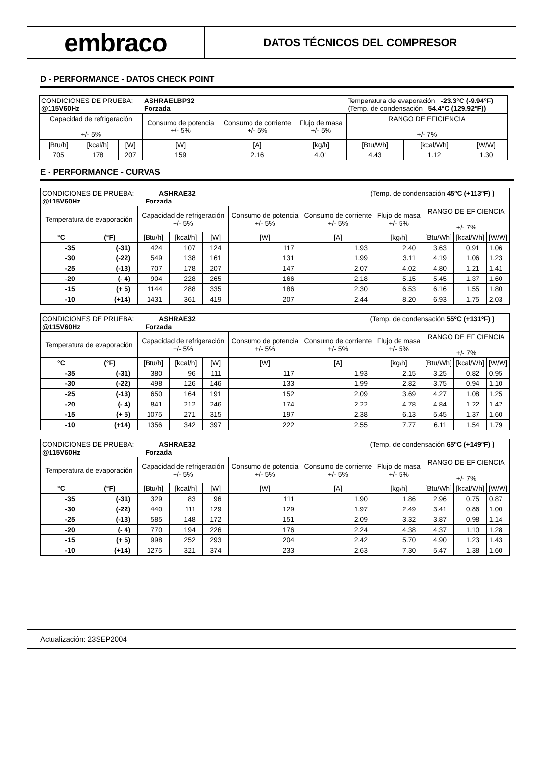embraco
DATOS TÉCNICOS DEL COMPRESOR
D - PERFORMANCE - DATOS CHECK POINT
| CONDICIONES DE PRUEBA: @115V60Hz | | | ASHRAELBP32 Forzada | | | Temperatura de evaporación -23.3°C (-9.94°F) (Temp. de condensación 54.4°C (129.92°F)) | | |
| Capacidad de refrigeración +/- 5% | | | Consumo de potencia +/- 5% | Consumo de corriente +/- 5% | Flujo de masa +/- 5% | RANGO DE EFICIENCIA +/- 7% | | |
| [Btu/h] | [kcal/h] | [W] | [W] | [A] | [kg/h] | [Btu/Wh] | [kcal/Wh] | [W/W] |
| 705 | 178 | 207 | 159 | 2.16 | 4.01 | 4.43 | 1.12 | 1.30 |
E - PERFORMANCE - CURVAS
| CONDICIONES DE PRUEBA: ASHRAE32 @115V60Hz Forzada | | | | (Temp. de condensación 45ºC (+113ºF) ) | | | | | | |
| Temperatura de evaporación | | Capacidad de refrigeración +/- 5% | | | Consumo de potencia +/- 5% | Consumo de corriente +/- 5% | Flujo de masa +/- 5% | RANGO DE EFICIENCIA +/- 7% | | |
| °C | (°F) | [Btu/h] | [kcal/h] | [W] | [W] | [A] | [kg/h] | [Btu/Wh] | [kcal/Wh] | [W/W] |
| -35 | (-31) | 424 | 107 | 124 | 117 | 1.93 | 2.40 | 3.63 | 0.91 | 1.06 |
| -30 | (-22) | 549 | 138 | 161 | 131 | 1.99 | 3.11 | 4.19 | 1.06 | 1.23 |
| -25 | (-13) | 707 | 178 | 207 | 147 | 2.07 | 4.02 | 4.80 | 1.21 | 1.41 |
| -20 | (- 4) | 904 | 228 | 265 | 166 | 2.18 | 5.15 | 5.45 | 1.37 | 1.60 |
| -15 | (+ 5) | 1144 | 288 | 335 | 186 | 2.30 | 6.53 | 6.16 | 1.55 | 1.80 |
| -10 | (+14) | 1431 | 361 | 419 | 207 | 2.44 | 8.20 | 6.93 | 1.75 | 2.03 |
| CONDICIONES DE PRUEBA: ASHRAE32 @115V60Hz Forzada | | | | (Temp. de condensación 55ºC (+131ºF) ) | | | | | | |
| Temperatura de evaporación | | Capacidad de refrigeración +/- 5% | | | Consumo de potencia +/- 5% | Consumo de corriente +/- 5% | Flujo de masa +/- 5% | RANGO DE EFICIENCIA +/- 7% | | |
| °C | (°F) | [Btu/h] | [kcal/h] | [W] | [W] | [A] | [kg/h] | [Btu/Wh] | [kcal/Wh] | [W/W] |
| -35 | (-31) | 380 | 96 | 111 | 117 | 1.93 | 2.15 | 3.25 | 0.82 | 0.95 |
| -30 | (-22) | 498 | 126 | 146 | 133 | 1.99 | 2.82 | 3.75 | 0.94 | 1.10 |
| -25 | (-13) | 650 | 164 | 191 | 152 | 2.09 | 3.69 | 4.27 | 1.08 | 1.25 |
| -20 | (- 4) | 841 | 212 | 246 | 174 | 2.22 | 4.78 | 4.84 | 1.22 | 1.42 |
| -15 | (+ 5) | 1075 | 271 | 315 | 197 | 2.38 | 6.13 | 5.45 | 1.37 | 1.60 |
| -10 | (+14) | 1356 | 342 | 397 | 222 | 2.55 | 7.77 | 6.11 | 1.54 | 1.79 |
| CONDICIONES DE PRUEBA: ASHRAE32 @115V60Hz Forzada | | | | (Temp. de condensación 65ºC (+149ºF) ) | | | | | | |
| Temperatura de evaporación | | Capacidad de refrigeración +/- 5% | | | Consumo de potencia +/- 5% | Consumo de corriente +/- 5% | Flujo de masa +/- 5% | RANGO DE EFICIENCIA +/- 7% | | |
| °C | (°F) | [Btu/h] | [kcal/h] | [W] | [W] | [A] | [kg/h] | [Btu/Wh] | [kcal/Wh] | [W/W] |
| -35 | (-31) | 329 | 83 | 96 | 111 | 1.90 | 1.86 | 2.96 | 0.75 | 0.87 |
| -30 | (-22) | 440 | 111 | 129 | 129 | 1.97 | 2.49 | 3.41 | 0.86 | 1.00 |
| -25 | (-13) | 585 | 148 | 172 | 151 | 2.09 | 3.32 | 3.87 | 0.98 | 1.14 |
| -20 | (- 4) | 770 | 194 | 226 | 176 | 2.24 | 4.38 | 4.37 | 1.10 | 1.28 |
| -15 | (+ 5) | 998 | 252 | 293 | 204 | 2.42 | 5.70 | 4.90 | 1.23 | 1.43 |
| -10 | (+14) | 1275 | 321 | 374 | 233 | 2.63 | 7.30 | 5.47 | 1.38 | 1.60 |
Actualización: 23SEP2004